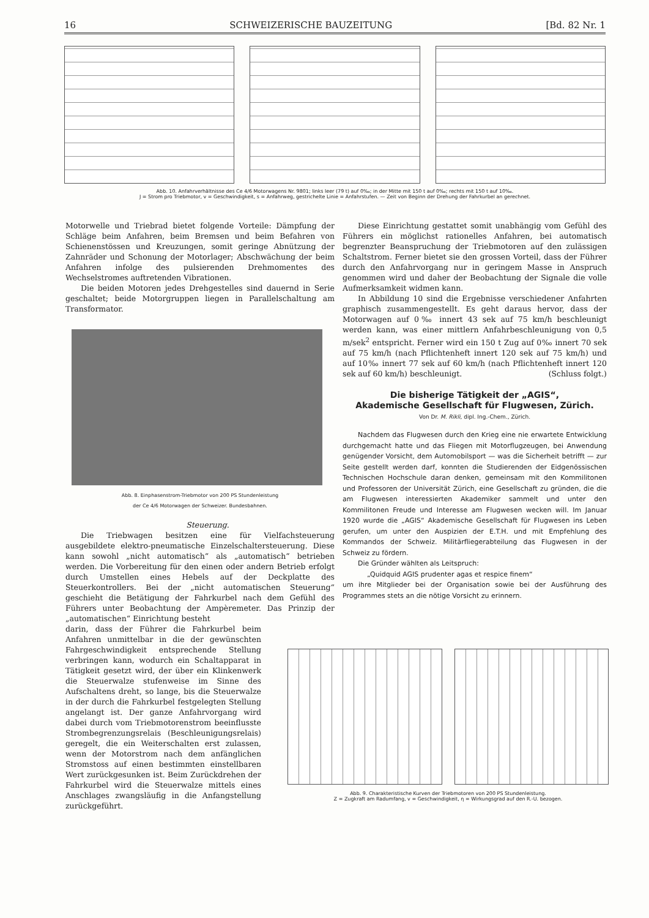16 SCHWEIZERISCHE BAUZEITUNG [Bd. 82 Nr. 1
Abb. 10. Anfahrverhältnisse des Ce 4/6 Motorwagens Nr. 9801; links leer (79 t) auf 0‰; in der Mitte mit 150 t auf 0‰; rechts mit 150 t auf 10‰.
J = Strom pro Triebmotor, v = Geschwindigkeit, s = Anfahrweg, gestrichelte Linie = Anfahrstufen. — Zeit von Beginn der Drehung der Fahrkurbel an gerechnet.
Motorwelle und Triebrad bietet folgende Vorteile: Dämpfung der Schläge beim Anfahren, beim Bremsen und beim Befahren von Schienenstössen und Kreuzungen, somit geringe Abnützung der Zahnräder und Schonung der Motorlager; Abschwächung der beim Anfahren infolge des pulsierenden Drehmomentes des Wechselstromes auftretenden Vibrationen.
Die beiden Motoren jedes Drehgestelles sind dauernd in Serie geschaltet; beide Motorgruppen liegen in Parallelschaltung am Transformator.
Abb. 8. Einphasenstrom-Triebmotor von 200 PS Stundenleistung
der Ce 4/6 Motorwagen der Schweizer. Bundesbahnen.
Steuerung.
Die Triebwagen besitzen eine für Vielfachsteuerung ausgebildete elektro-pneumatische Einzelschaltersteuerung. Diese kann sowohl „nicht automatisch“ als „automatisch“ betrieben werden. Die Vorbereitung für den einen oder andern Betrieb erfolgt durch Umstellen eines Hebels auf der Deckplatte des Steuerkontrollers. Bei der „nicht automatischen Steuerung“ geschieht die Betätigung der Fahrkurbel nach dem Gefühl des Führers unter Beobachtung der Ampèremeter. Das Prinzip der „automatischen“ Einrichtung besteht
darin, dass der Führer die Fahrkurbel beim Anfahren unmittelbar in die der gewünschten Fahrgeschwindigkeit entsprechende Stellung verbringen kann, wodurch ein Schaltapparat in Tätigkeit gesetzt wird, der über ein Klinkenwerk die Steuerwalze stufenweise im Sinne des Aufschaltens dreht, so lange, bis die Steuerwalze in der durch die Fahrkurbel festgelegten Stellung angelangt ist. Der ganze Anfahrvorgang wird dabei durch vom Triebmotorenstrom beeinflusste Strombegrenzungsrelais (Beschleunigungsrelais) geregelt, die ein Weiterschalten erst zulassen, wenn der Motorstrom nach dem anfänglichen Stromstoss auf einen bestimmten einstellbaren Wert zurückgesunken ist. Beim Zurückdrehen der Fahrkurbel wird die Steuerwalze mittels eines Anschlages zwangsläufig in die Anfangstellung zurückgeführt.
Diese Einrichtung gestattet somit unabhängig vom Gefühl des Führers ein möglichst rationelles Anfahren, bei automatisch begrenzter Beanspruchung der Triebmotoren auf den zulässigen Schaltstrom. Ferner bietet sie den grossen Vorteil, dass der Führer durch den Anfahrvorgang nur in geringem Masse in Anspruch genommen wird und daher der Beobachtung der Signale die volle Aufmerksamkeit widmen kann.
In Abbildung 10 sind die Ergebnisse verschiedener Anfahrten graphisch zusammengestellt. Es geht daraus hervor, dass der Motorwagen auf 0‰ innert 43 sek auf 75 km/h beschleunigt werden kann, was einer mittlern Anfahrbeschleunigung von 0,5 m/sek<sup>2</sup> entspricht. Ferner wird ein 150 t Zug auf 0‰ innert 70 sek auf 75 km/h (nach Pflichtenheft innert 120 sek auf 75 km/h) und auf 10‰ innert 77 sek auf 60 km/h (nach Pflichtenheft innert 120 sek auf 60 km/h) beschleunigt. (Schluss folgt.)
Die bisherige Tätigkeit der „AGIS“,
Akademische Gesellschaft für Flugwesen, Zürich.
Von Dr. M. Rikli, dipl. Ing.-Chem., Zürich.
Nachdem das Flugwesen durch den Krieg eine nie erwartete Entwicklung durchgemacht hatte und das Fliegen mit Motorflugzeugen, bei Anwendung genügender Vorsicht, dem Automobilsport — was die Sicherheit betrifft — zur Seite gestellt werden darf, konnten die Studierenden der Eidgenössischen Technischen Hochschule daran denken, gemeinsam mit den Kommilitonen und Professoren der Universität Zürich, eine Gesellschaft zu gründen, die die am Flugwesen interessierten Akademiker sammelt und unter den Kommilitonen Freude und Interesse am Flugwesen wecken will. Im Januar 1920 wurde die „AGIS“ Akademische Gesellschaft für Flugwesen ins Leben gerufen, um unter den Auspizien der E.T.H. und mit Empfehlung des Kommandos der Schweiz. Militärfliegerabteilung das Flugwesen in der Schweiz zu fördern.
Die Gründer wählten als Leitspruch:
„Quidquid AGIS prudenter agas et respice finem“
um ihre Mitglieder bei der Organisation sowie bei der Ausführung des Programmes stets an die nötige Vorsicht zu erinnern.
Abb. 9. Charakteristische Kurven der Triebmotoren von 200 PS Stundenleistung.
Z = Zugkraft am Radumfang, v = Geschwindigkeit, η = Wirkungsgrad auf den R.-U. bezogen.